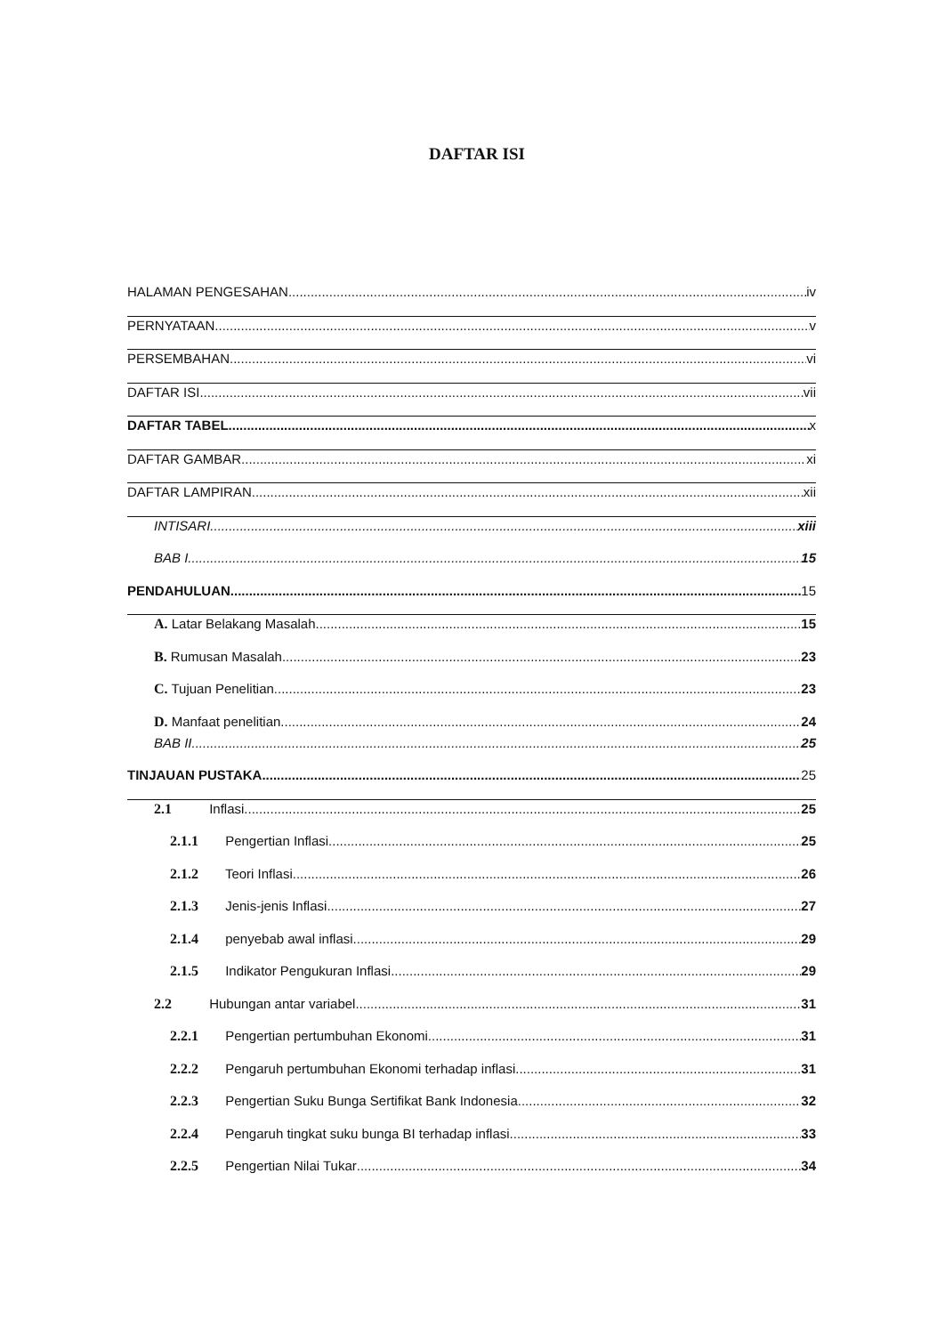DAFTAR ISI
HALAMAN PENGESAHAN iv
PERNYATAAN v
PERSEMBAHAN vi
DAFTAR ISI vii
DAFTAR TABEL x
DAFTAR GAMBAR xi
DAFTAR LAMPIRAN xii
INTISARI xiii
BAB I 15
PENDAHULUAN 15
A. Latar Belakang Masalah 15
B. Rumusan Masalah 23
C. Tujuan Penelitian 23
D. Manfaat penelitian 24
BAB II 25
TINJAUAN PUSTAKA 25
2.1 Inflasi 25
2.1.1 Pengertian Inflasi 25
2.1.2 Teori Inflasi 26
2.1.3 Jenis-jenis Inflasi 27
2.1.4 penyebab awal inflasi 29
2.1.5 Indikator Pengukuran Inflasi 29
2.2 Hubungan antar variabel 31
2.2.1 Pengertian pertumbuhan Ekonomi 31
2.2.2 Pengaruh pertumbuhan Ekonomi terhadap inflasi 31
2.2.3 Pengertian Suku Bunga Sertifikat Bank Indonesia 32
2.2.4 Pengaruh tingkat suku bunga BI terhadap inflasi 33
2.2.5 Pengertian Nilai Tukar 34